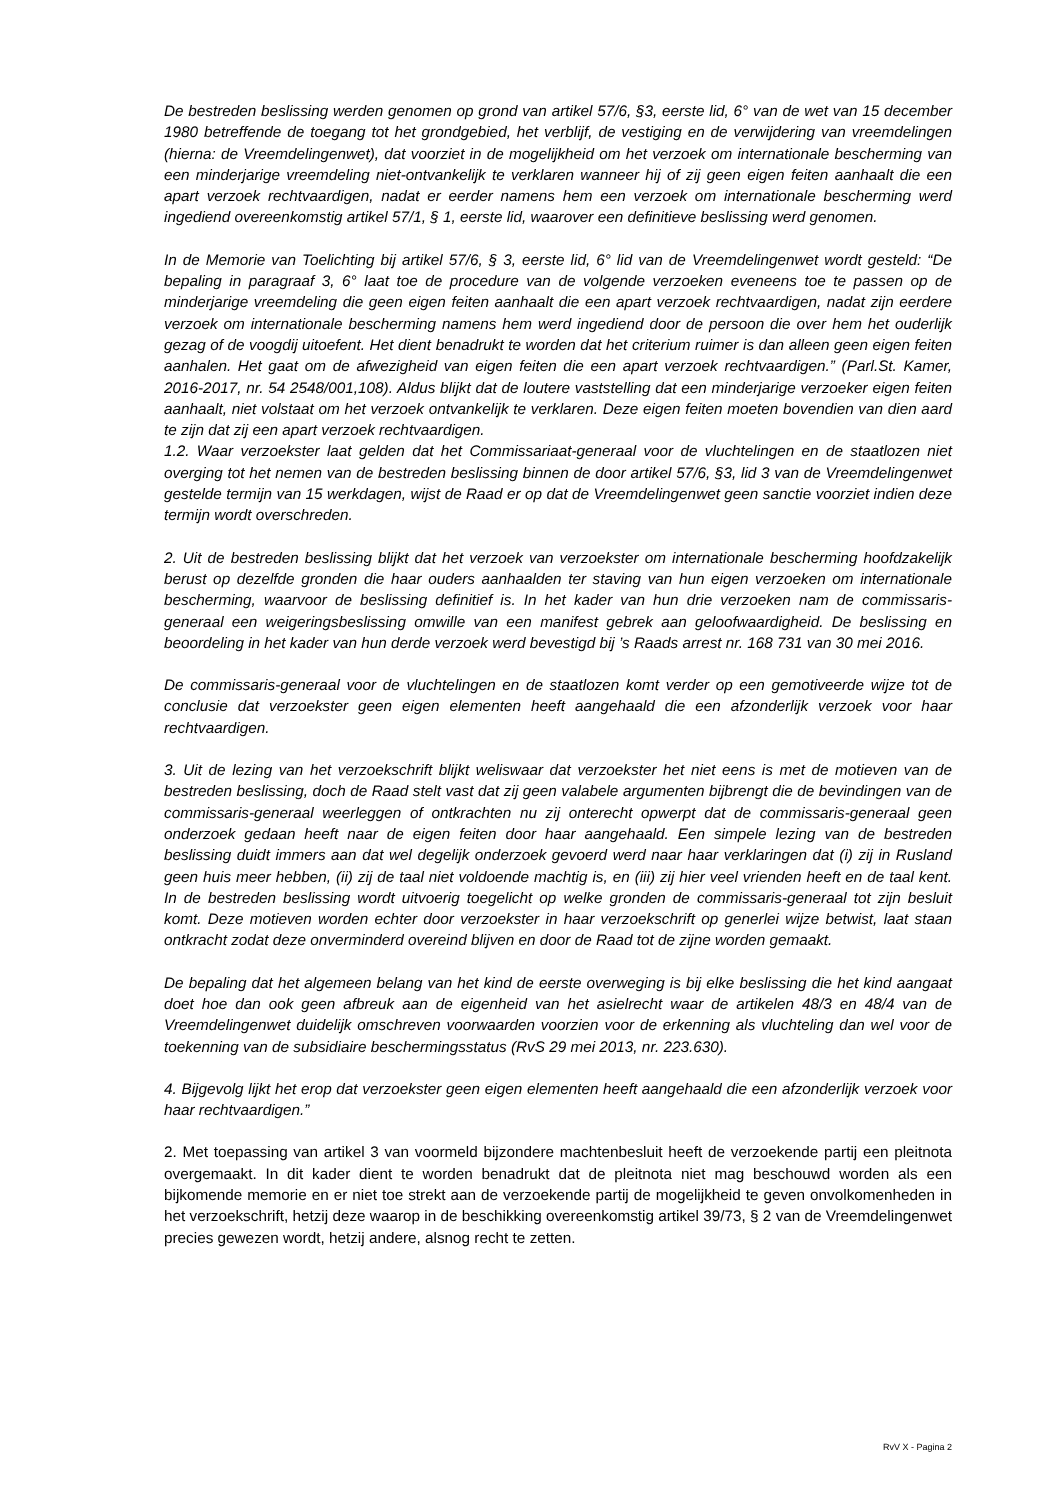De bestreden beslissing werden genomen op grond van artikel 57/6, §3, eerste lid, 6° van de wet van 15 december 1980 betreffende de toegang tot het grondgebied, het verblijf, de vestiging en de verwijdering van vreemdelingen (hierna: de Vreemdelingenwet), dat voorziet in de mogelijkheid om het verzoek om internationale bescherming van een minderjarige vreemdeling niet-ontvankelijk te verklaren wanneer hij of zij geen eigen feiten aanhaalt die een apart verzoek rechtvaardigen, nadat er eerder namens hem een verzoek om internationale bescherming werd ingediend overeenkomstig artikel 57/1, § 1, eerste lid, waarover een definitieve beslissing werd genomen.
In de Memorie van Toelichting bij artikel 57/6, § 3, eerste lid, 6° lid van de Vreemdelingenwet wordt gesteld: “De bepaling in paragraaf 3, 6° laat toe de procedure van de volgende verzoeken eveneens toe te passen op de minderjarige vreemdeling die geen eigen feiten aanhaalt die een apart verzoek rechtvaardigen, nadat zijn eerdere verzoek om internationale bescherming namens hem werd ingediend door de persoon die over hem het ouderlijk gezag of de voogdij uitoefent. Het dient benadrukt te worden dat het criterium ruimer is dan alleen geen eigen feiten aanhalen. Het gaat om de afwezigheid van eigen feiten die een apart verzoek rechtvaardigen.” (Parl.St. Kamer, 2016-2017, nr. 54 2548/001,108). Aldus blijkt dat de loutere vaststelling dat een minderjarige verzoeker eigen feiten aanhaalt, niet volstaat om het verzoek ontvankelijk te verklaren. Deze eigen feiten moeten bovendien van dien aard te zijn dat zij een apart verzoek rechtvaardigen.
1.2. Waar verzoekster laat gelden dat het Commissariaat-generaal voor de vluchtelingen en de staatlozen niet overging tot het nemen van de bestreden beslissing binnen de door artikel 57/6, §3, lid 3 van de Vreemdelingenwet gestelde termijn van 15 werkdagen, wijst de Raad er op dat de Vreemdelingenwet geen sanctie voorziet indien deze termijn wordt overschreden.
2. Uit de bestreden beslissing blijkt dat het verzoek van verzoekster om internationale bescherming hoofdzakelijk berust op dezelfde gronden die haar ouders aanhaalden ter staving van hun eigen verzoeken om internationale bescherming, waarvoor de beslissing definitief is. In het kader van hun drie verzoeken nam de commissaris-generaal een weigeringsbeslissing omwille van een manifest gebrek aan geloofwaardigheid. De beslissing en beoordeling in het kader van hun derde verzoek werd bevestigd bij ’s Raads arrest nr. 168 731 van 30 mei 2016.
De commissaris-generaal voor de vluchtelingen en de staatlozen komt verder op een gemotiveerde wijze tot de conclusie dat verzoekster geen eigen elementen heeft aangehaald die een afzonderlijk verzoek voor haar rechtvaardigen.
3. Uit de lezing van het verzoekschrift blijkt weliswaar dat verzoekster het niet eens is met de motieven van de bestreden beslissing, doch de Raad stelt vast dat zij geen valabele argumenten bijbrengt die de bevindingen van de commissaris-generaal weerleggen of ontkrachten nu zij onterecht opwerpt dat de commissaris-generaal geen onderzoek gedaan heeft naar de eigen feiten door haar aangehaald. Een simpele lezing van de bestreden beslissing duidt immers aan dat wel degelijk onderzoek gevoerd werd naar haar verklaringen dat (i) zij in Rusland geen huis meer hebben, (ii) zij de taal niet voldoende machtig is, en (iii) zij hier veel vrienden heeft en de taal kent. In de bestreden beslissing wordt uitvoerig toegelicht op welke gronden de commissaris-generaal tot zijn besluit komt. Deze motieven worden echter door verzoekster in haar verzoekschrift op generlei wijze betwist, laat staan ontkracht zodat deze onverminderd overeind blijven en door de Raad tot de zijne worden gemaakt.
De bepaling dat het algemeen belang van het kind de eerste overweging is bij elke beslissing die het kind aangaat doet hoe dan ook geen afbreuk aan de eigenheid van het asielrecht waar de artikelen 48/3 en 48/4 van de Vreemdelingenwet duidelijk omschreven voorwaarden voorzien voor de erkenning als vluchteling dan wel voor de toekenning van de subsidiaire beschermingsstatus (RvS 29 mei 2013, nr. 223.630).
4. Bijgevolg lijkt het erop dat verzoekster geen eigen elementen heeft aangehaald die een afzonderlijk verzoek voor haar rechtvaardigen.”
2. Met toepassing van artikel 3 van voormeld bijzondere machtenbesluit heeft de verzoekende partij een pleitnota overgemaakt. In dit kader dient te worden benadrukt dat de pleitnota niet mag beschouwd worden als een bijkomende memorie en er niet toe strekt aan de verzoekende partij de mogelijkheid te geven onvolkomenheden in het verzoekschrift, hetzij deze waarop in de beschikking overeenkomstig artikel 39/73, § 2 van de Vreemdelingenwet precies gewezen wordt, hetzij andere, alsnog recht te zetten.
RvV X - Pagina 2